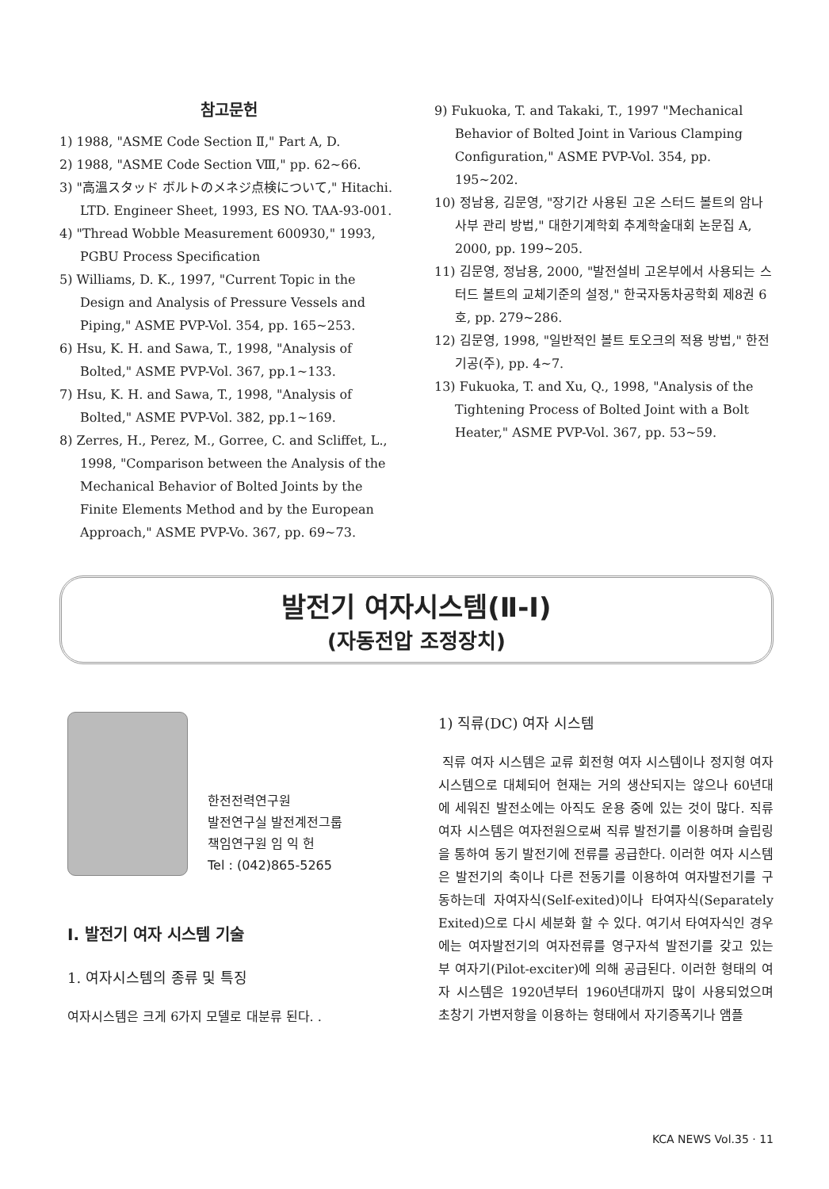참고문헌
1) 1988, "ASME Code Section Ⅱ," Part A, D.
2) 1988, "ASME Code Section Ⅷ," pp. 62~66.
3) "高溫スタッド ボルトのメネジ点検について," Hitachi. LTD. Engineer Sheet, 1993, ES NO. TAA-93-001.
4) "Thread Wobble Measurement 600930," 1993, PGBU Process Specification
5) Williams, D. K., 1997, "Current Topic in the Design and Analysis of Pressure Vessels and Piping," ASME PVP-Vol. 354, pp. 165~253.
6) Hsu, K. H. and Sawa, T., 1998, "Analysis of Bolted," ASME PVP-Vol. 367, pp.1~133.
7) Hsu, K. H. and Sawa, T., 1998, "Analysis of Bolted," ASME PVP-Vol. 382, pp.1~169.
8) Zerres, H., Perez, M., Gorree, C. and Scliffet, L., 1998, "Comparison between the Analysis of the Mechanical Behavior of Bolted Joints by the Finite Elements Method and by the European Approach," ASME PVP-Vo. 367, pp. 69~73.
9) Fukuoka, T. and Takaki, T., 1997 "Mechanical Behavior of Bolted Joint in Various Clamping Configuration," ASME PVP-Vol. 354, pp. 195~202.
10) 정남용, 김문영, "장기간 사용된 고온 스터드 볼트의 암나사부 관리 방법," 대한기계학회 추계학술대회 논문집 A, 2000, pp. 199~205.
11) 김문영, 정남용, 2000, "발전설비 고온부에서 사용되는 스터드 볼트의 교체기준의 설정," 한국자동차공학회 제8권 6호, pp. 279~286.
12) 김문영, 1998, "일반적인 볼트 토오크의 적용 방법," 한전기공(주), pp. 4~7.
13) Fukuoka, T. and Xu, Q., 1998, "Analysis of the Tightening Process of Bolted Joint with a Bolt Heater," ASME PVP-Vol. 367, pp. 53~59.
발전기 여자시스템(Ⅱ-Ⅰ)
(자동전압 조정장치)
한전전력연구원
발전연구실 발전계전그룹
책임연구원 임 익 헌
Tel : (042)865-5265
Ⅰ. 발전기 여자 시스템 기술
1. 여자시스템의 종류 및 특징
여자시스템은 크게 6가지 모델로 대분류 된다. .
1) 직류(DC) 여자 시스템
직류 여자 시스템은 교류 회전형 여자 시스템이나 정지형 여자 시스템으로 대체되어 현재는 거의 생산되지는 않으나 60년대에 세워진 발전소에는 아직도 운용 중에 있는 것이 많다. 직류 여자 시스템은 여자전원으로써 직류 발전기를 이용하며 슬립링을 통하여 동기 발전기에 전류를 공급한다. 이러한 여자 시스템은 발전기의 축이나 다른 전동기를 이용하여 여자발전기를 구동하는데 자여자식(Self-exited)이나 타여자식(Separately Exited)으로 다시 세분화 할 수 있다. 여기서 타여자식인 경우에는 여자발전기의 여자전류를 영구자석 발전기를 갖고 있는 부 여자기(Pilot-exciter)에 의해 공급된다. 이러한 형태의 여자 시스템은 1920년부터 1960년대까지 많이 사용되었으며 초창기 가변저항을 이용하는 형태에서 자기증폭기나 앰플
KCA NEWS Vol.35 · 11